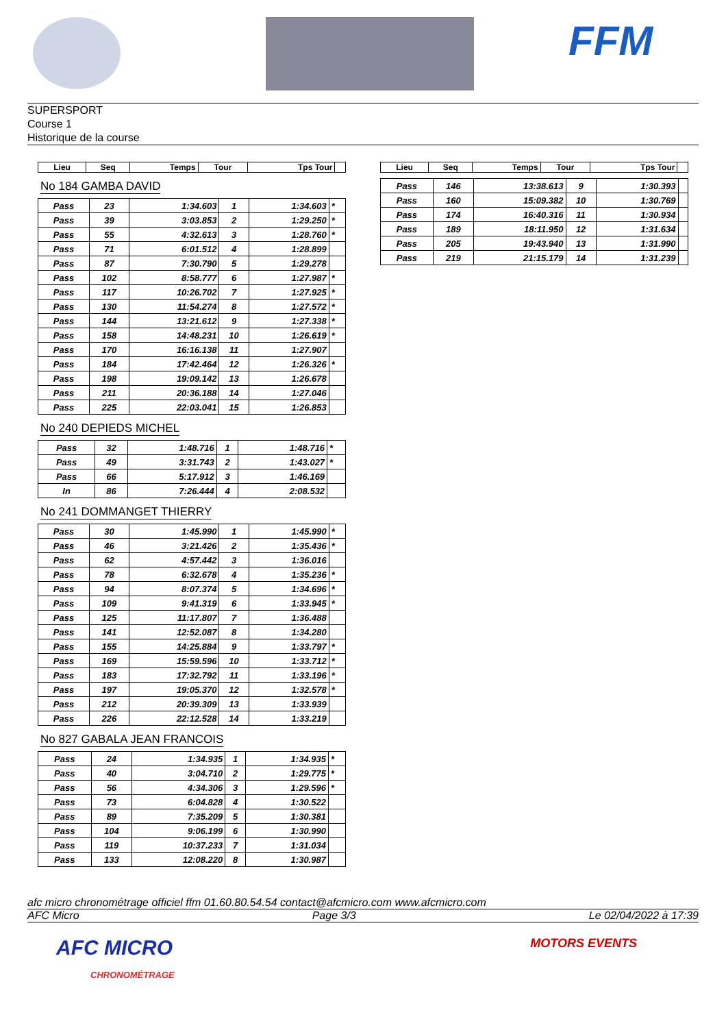FFM
SUPERSPORT
Course 1
Historique de la course
| Lieu | Seq | Temps | Tour | Tps Tour | |
| --- | --- | --- | --- | --- | --- |
No 184 GAMBA DAVID
| Pass | 23 | 1:34.603 | 1 | 1:34.603 | * |
| Pass | 39 | 3:03.853 | 2 | 1:29.250 | * |
| Pass | 55 | 4:32.613 | 3 | 1:28.760 | * |
| Pass | 71 | 6:01.512 | 4 | 1:28.899 | |
| Pass | 87 | 7:30.790 | 5 | 1:29.278 | |
| Pass | 102 | 8:58.777 | 6 | 1:27.987 | * |
| Pass | 117 | 10:26.702 | 7 | 1:27.925 | * |
| Pass | 130 | 11:54.274 | 8 | 1:27.572 | * |
| Pass | 144 | 13:21.612 | 9 | 1:27.338 | * |
| Pass | 158 | 14:48.231 | 10 | 1:26.619 | * |
| Pass | 170 | 16:16.138 | 11 | 1:27.907 | |
| Pass | 184 | 17:42.464 | 12 | 1:26.326 | * |
| Pass | 198 | 19:09.142 | 13 | 1:26.678 | |
| Pass | 211 | 20:36.188 | 14 | 1:27.046 | |
| Pass | 225 | 22:03.041 | 15 | 1:26.853 | |
No 240 DEPIEDS MICHEL
| Pass | 32 | 1:48.716 | 1 | 1:48.716 | * |
| Pass | 49 | 3:31.743 | 2 | 1:43.027 | * |
| Pass | 66 | 5:17.912 | 3 | 1:46.169 | |
| In | 86 | 7:26.444 | 4 | 2:08.532 | |
No 241 DOMMANGET THIERRY
| Pass | 30 | 1:45.990 | 1 | 1:45.990 | * |
| Pass | 46 | 3:21.426 | 2 | 1:35.436 | * |
| Pass | 62 | 4:57.442 | 3 | 1:36.016 | |
| Pass | 78 | 6:32.678 | 4 | 1:35.236 | * |
| Pass | 94 | 8:07.374 | 5 | 1:34.696 | * |
| Pass | 109 | 9:41.319 | 6 | 1:33.945 | * |
| Pass | 125 | 11:17.807 | 7 | 1:36.488 | |
| Pass | 141 | 12:52.087 | 8 | 1:34.280 | |
| Pass | 155 | 14:25.884 | 9 | 1:33.797 | * |
| Pass | 169 | 15:59.596 | 10 | 1:33.712 | * |
| Pass | 183 | 17:32.792 | 11 | 1:33.196 | * |
| Pass | 197 | 19:05.370 | 12 | 1:32.578 | * |
| Pass | 212 | 20:39.309 | 13 | 1:33.939 | |
| Pass | 226 | 22:12.528 | 14 | 1:33.219 | |
No 827 GABALA JEAN FRANCOIS
| Pass | 24 | 1:34.935 | 1 | 1:34.935 | * |
| Pass | 40 | 3:04.710 | 2 | 1:29.775 | * |
| Pass | 56 | 4:34.306 | 3 | 1:29.596 | * |
| Pass | 73 | 6:04.828 | 4 | 1:30.522 | |
| Pass | 89 | 7:35.209 | 5 | 1:30.381 | |
| Pass | 104 | 9:06.199 | 6 | 1:30.990 | |
| Pass | 119 | 10:37.233 | 7 | 1:31.034 | |
| Pass | 133 | 12:08.220 | 8 | 1:30.987 | |
| Lieu | Seq | Temps | Tour | Tps Tour | |
| --- | --- | --- | --- | --- | --- |
| Pass | 146 | 13:38.613 | 9 | 1:30.393 | |
| Pass | 160 | 15:09.382 | 10 | 1:30.769 | |
| Pass | 174 | 16:40.316 | 11 | 1:30.934 | |
| Pass | 189 | 18:11.950 | 12 | 1:31.634 | |
| Pass | 205 | 19:43.940 | 13 | 1:31.990 | |
| Pass | 219 | 21:15.179 | 14 | 1:31.239 | |
afc micro chronométrage officiel ffm 01.60.80.54.54 contact@afcmicro.com www.afcmicro.com
AFC Micro Page 3/3 Le 02/04/2022 à 17:39
AFC MICRO
CHRONOMÉTRAGE MOTORS EVENTS